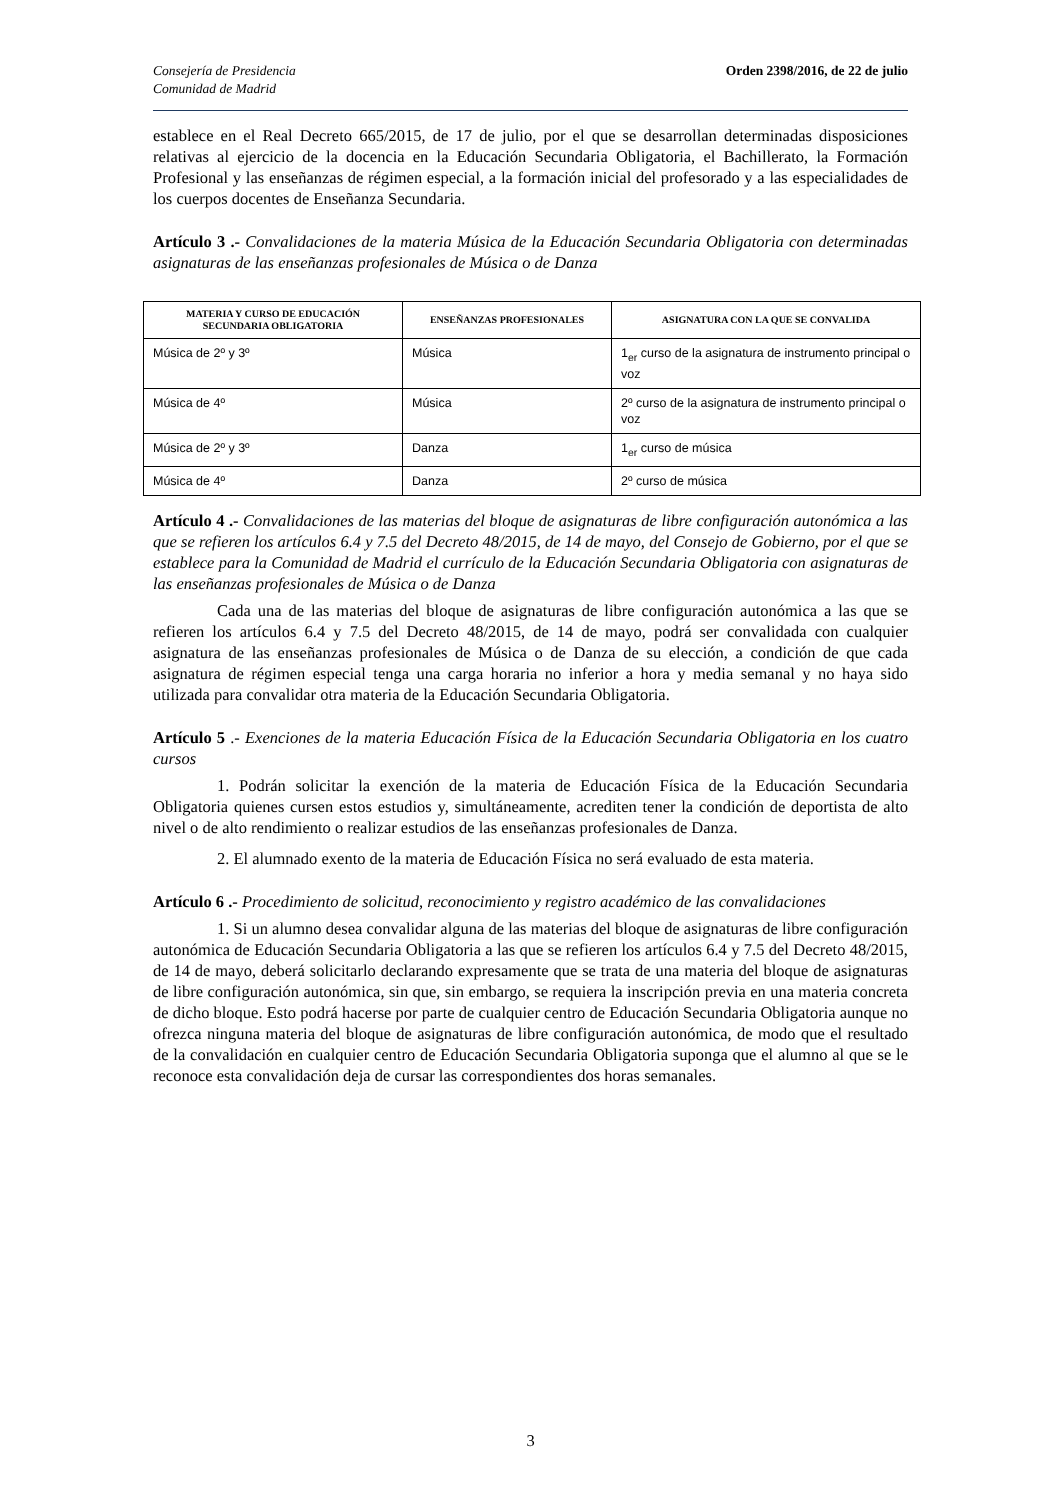Consejería de Presidencia
Comunidad de Madrid
Orden 2398/2016, de 22 de julio
establece en el Real Decreto 665/2015, de 17 de julio, por el que se desarrollan determinadas disposiciones relativas al ejercicio de la docencia en la Educación Secundaria Obligatoria, el Bachillerato, la Formación Profesional y las enseñanzas de régimen especial, a la formación inicial del profesorado y a las especialidades de los cuerpos docentes de Enseñanza Secundaria.
Artículo 3 .- Convalidaciones de la materia Música de la Educación Secundaria Obligatoria con determinadas asignaturas de las enseñanzas profesionales de Música o de Danza
| MATERIA Y CURSO DE EDUCACIÓN SECUNDARIA OBLIGATORIA | ENSEÑANZAS PROFESIONALES | ASIGNATURA CON LA QUE SE CONVALIDA |
| --- | --- | --- |
| Música de 2º y 3º | Música | 1<sub>er</sub> curso de la asignatura de instrumento principal o voz |
| Música de 4º | Música | 2º curso de la asignatura de instrumento principal o voz |
| Música de 2º y 3º | Danza | 1<sub>er</sub> curso de música |
| Música de 4º | Danza | 2º curso de música |
Artículo 4 .- Convalidaciones de las materias del bloque de asignaturas de libre configuración autonómica a las que se refieren los artículos 6.4 y 7.5 del Decreto 48/2015, de 14 de mayo, del Consejo de Gobierno, por el que se establece para la Comunidad de Madrid el currículo de la Educación Secundaria Obligatoria con asignaturas de las enseñanzas profesionales de Música o de Danza
Cada una de las materias del bloque de asignaturas de libre configuración autonómica a las que se refieren los artículos 6.4 y 7.5 del Decreto 48/2015, de 14 de mayo, podrá ser convalidada con cualquier asignatura de las enseñanzas profesionales de Música o de Danza de su elección, a condición de que cada asignatura de régimen especial tenga una carga horaria no inferior a hora y media semanal y no haya sido utilizada para convalidar otra materia de la Educación Secundaria Obligatoria.
Artículo 5 .- Exenciones de la materia Educación Física de la Educación Secundaria Obligatoria en los cuatro cursos
1. Podrán solicitar la exención de la materia de Educación Física de la Educación Secundaria Obligatoria quienes cursen estos estudios y, simultáneamente, acrediten tener la condición de deportista de alto nivel o de alto rendimiento o realizar estudios de las enseñanzas profesionales de Danza.
2. El alumnado exento de la materia de Educación Física no será evaluado de esta materia.
Artículo 6 .- Procedimiento de solicitud, reconocimiento y registro académico de las convalidaciones
1. Si un alumno desea convalidar alguna de las materias del bloque de asignaturas de libre configuración autonómica de Educación Secundaria Obligatoria a las que se refieren los artículos 6.4 y 7.5 del Decreto 48/2015, de 14 de mayo, deberá solicitarlo declarando expresamente que se trata de una materia del bloque de asignaturas de libre configuración autonómica, sin que, sin embargo, se requiera la inscripción previa en una materia concreta de dicho bloque. Esto podrá hacerse por parte de cualquier centro de Educación Secundaria Obligatoria aunque no ofrezca ninguna materia del bloque de asignaturas de libre configuración autonómica, de modo que el resultado de la convalidación en cualquier centro de Educación Secundaria Obligatoria suponga que el alumno al que se le reconoce esta convalidación deja de cursar las correspondientes dos horas semanales.
3